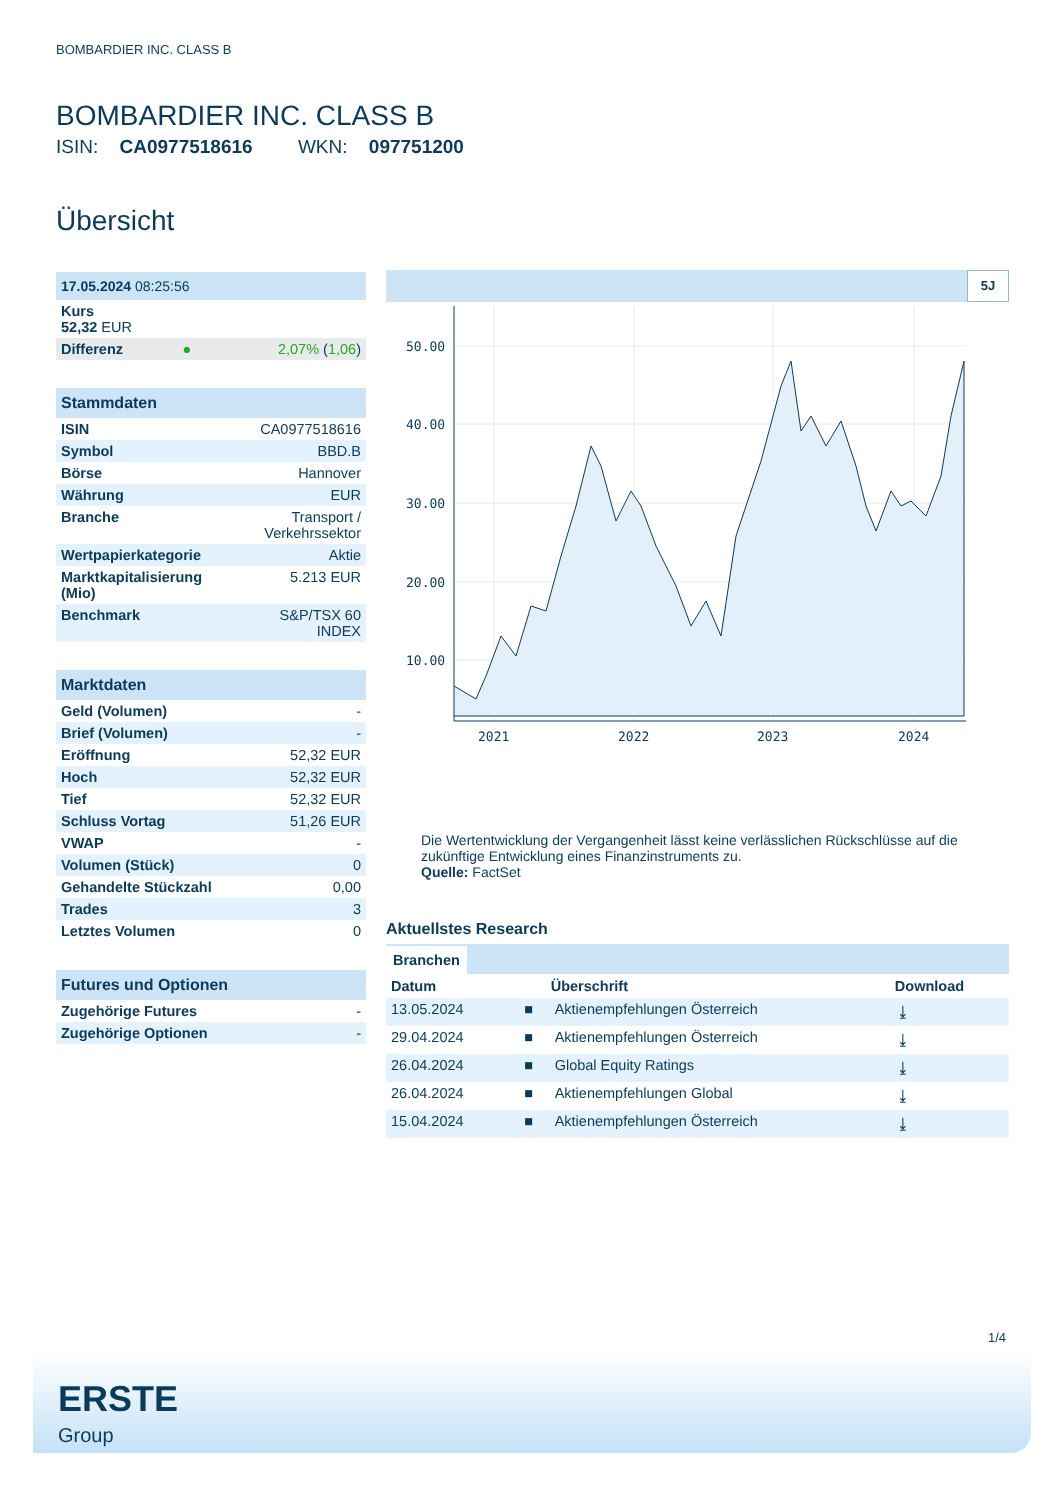BOMBARDIER INC. CLASS B
BOMBARDIER INC. CLASS B
ISIN: CA0977518616 WKN: 097751200
Übersicht
| 17.05.2024 08:25:56 | | |
| Kurs 52,32 EUR | | |
| Differenz | ● | 2,07% ( 1,06 ) |
| Stammdaten | |
| ISIN | CA0977518616 |
| Symbol | BBD.B |
| Börse | Hannover |
| Währung | EUR |
| Branche | Transport / Verkehrssektor |
| Wertpapierkategorie | Aktie |
| Marktkapitalisierung (Mio) | 5.213 EUR |
| Benchmark | S&P/TSX 60 INDEX |
| Marktdaten | |
| Geld (Volumen) | - |
| Brief (Volumen) | - |
| Eröffnung | 52,32 EUR |
| Hoch | 52,32 EUR |
| Tief | 52,32 EUR |
| Schluss Vortag | 51,26 EUR |
| VWAP | - |
| Volumen (Stück) | 0 |
| Gehandelte Stückzahl | 0,00 |
| Trades | 3 |
| Letztes Volumen | 0 |
| Futures und Optionen | |
| Zugehörige Futures | - |
| Zugehörige Optionen | - |
5J
50.00
40.00
30.00
20.00
10.00
2021
2022
2023
2024
Die Wertentwicklung der Vergangenheit lässt keine verlässlichen Rückschlüsse auf die zukünftige Entwicklung eines Finanzinstruments zu.
Quelle: FactSet
Aktuellstes Research
Branchen
| Datum | | Überschrift | Download |
| --- | --- | --- | --- |
| 13.05.2024 | ■ | Aktienempfehlungen Österreich | ⤓ |
| 29.04.2024 | ■ | Aktienempfehlungen Österreich | ⤓ |
| 26.04.2024 | ■ | Global Equity Ratings | ⤓ |
| 26.04.2024 | ■ | Aktienempfehlungen Global | ⤓ |
| 15.04.2024 | ■ | Aktienempfehlungen Österreich | ⤓ |
1/4
ERSTE
Group